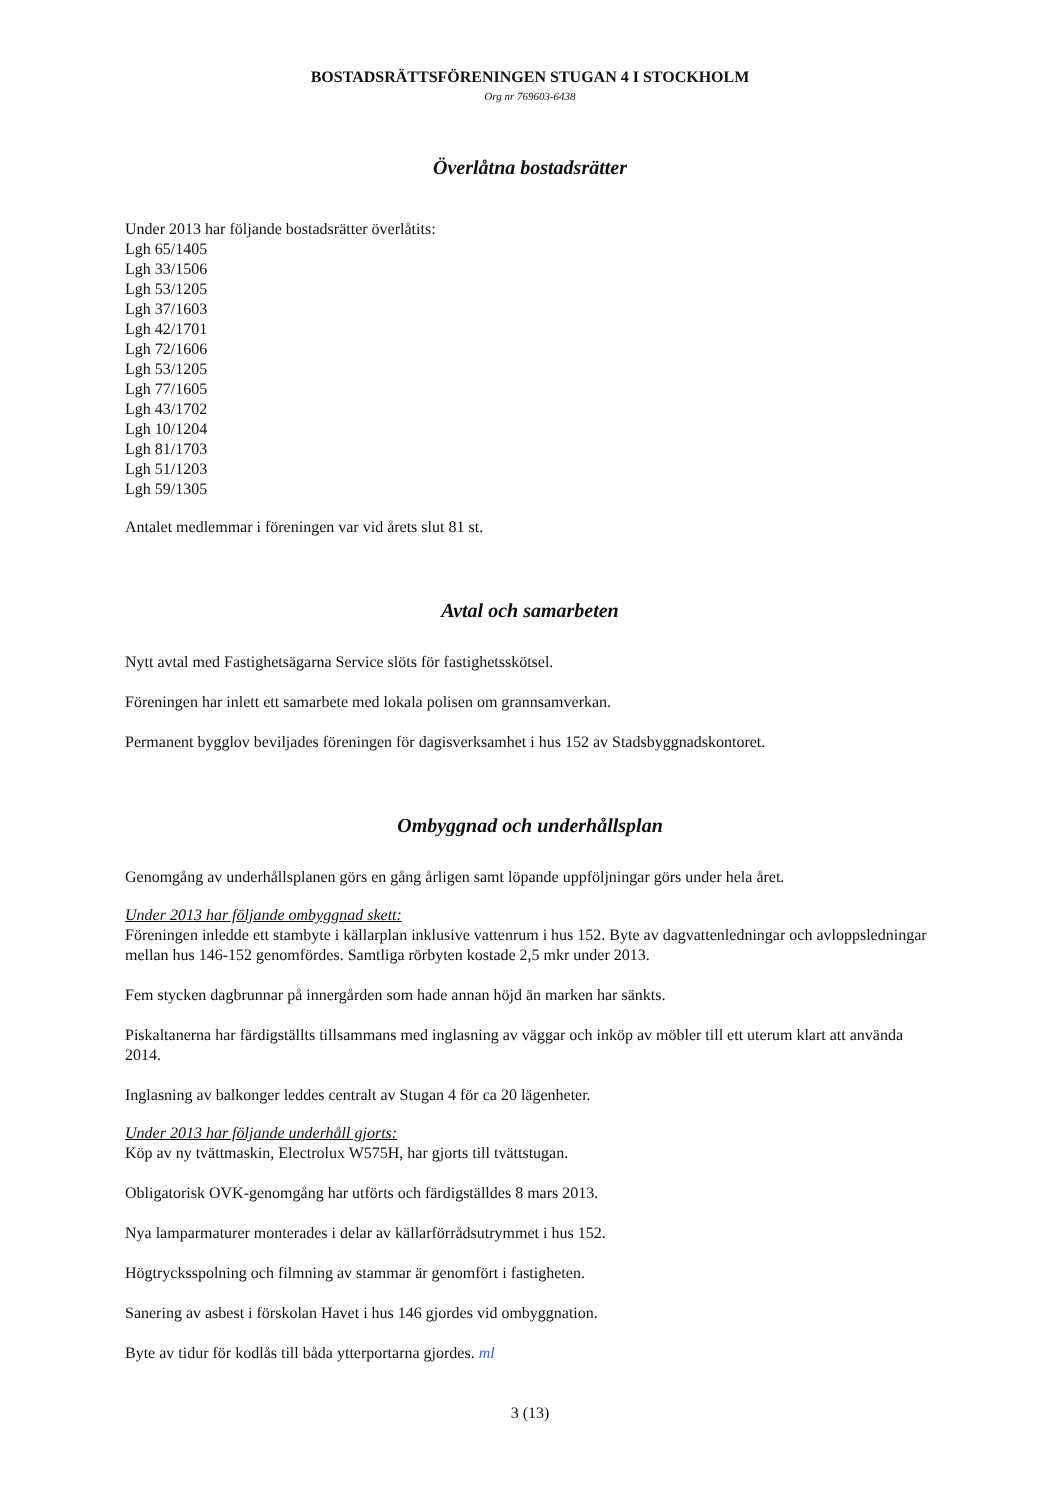BOSTADSRÄTTSFÖRENINGEN STUGAN 4 I STOCKHOLM
Org nr 769603-6438
Överlåtna bostadsrätter
Under 2013 har följande bostadsrätter överlåtits:
Lgh 65/1405
Lgh 33/1506
Lgh 53/1205
Lgh 37/1603
Lgh 42/1701
Lgh 72/1606
Lgh 53/1205
Lgh 77/1605
Lgh 43/1702
Lgh 10/1204
Lgh 81/1703
Lgh 51/1203
Lgh 59/1305
Antalet medlemmar i föreningen var vid årets slut 81 st.
Avtal och samarbeten
Nytt avtal med Fastighetsägarna Service slöts för fastighetsskötsel.
Föreningen har inlett ett samarbete med lokala polisen om grannsamverkan.
Permanent bygglov beviljades föreningen för dagisverksamhet i hus 152 av Stadsbyggnadskontoret.
Ombyggnad och underhållsplan
Genomgång av underhållsplanen görs en gång årligen samt löpande uppföljningar görs under hela året.
Under 2013 har följande ombyggnad skett:
Föreningen inledde ett stambyte i källarplan inklusive vattenrum i hus 152. Byte av dagvattenledningar och avloppsledningar mellan hus 146-152 genomfördes. Samtliga rörbyten kostade 2,5 mkr under 2013.
Fem stycken dagbrunnar på innergården som hade annan höjd än marken har sänkts.
Piskaltanerna har färdigställts tillsammans med inglasning av väggar och inköp av möbler till ett uterum klart att använda 2014.
Inglasning av balkonger leddes centralt av Stugan 4 för ca 20 lägenheter.
Under 2013 har följande underhåll gjorts:
Köp av ny tvättmaskin, Electrolux W575H, har gjorts till tvättstugan.
Obligatorisk OVK-genomgång har utförts och färdigställdes 8 mars 2013.
Nya lamparmaturer monterades i delar av källarförrådsutrymmet i hus 152.
Högtrycksspolning och filmning av stammar är genomfört i fastigheten.
Sanering av asbest i förskolan Havet i hus 146 gjordes vid ombyggnation.
Byte av tidur för kodlås till båda ytterportarna gjordes. ml
3 (13)